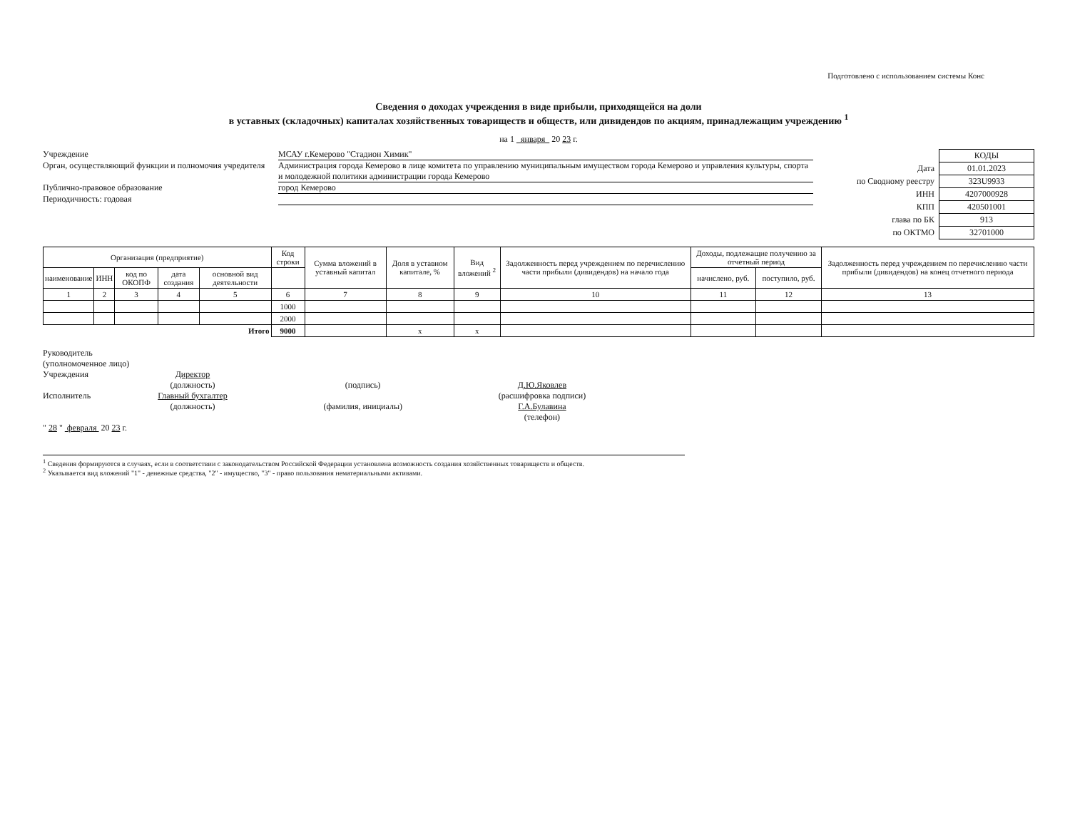Подготовлено с использованием системы Конс
Сведения о доходах учреждения в виде прибыли, приходящейся на доли
в уставных (складочных) капиталах хозяйственных товариществ и обществ, или дивидендов по акциям, принадлежащим учреждению <sup>1</sup>
на 1 января 20 23 г.
Учреждение МСАУ г.Кемерово "Стадион Химик"
Орган, осуществляющий функции и полномочия учредителя
Администрация города Кемерово в лице комитета по управлению муниципальным имуществом города Кемерово и управления культуры, спорта и молодежной политики администрации города Кемерово
Публично-правовое образование город Кемерово
Периодичность: годовая
| | КОДЫ |
| Дата | 01.01.2023 |
| по Сводному реестру | 323U9933 |
| ИНН | 4207000928 |
| КПП | 420501001 |
| глава по БК | 913 |
| по ОКТМО | 32701000 |
| Организация (предприятие) | | | | | Код строки | Сумма вложений в уставный капитал | Доля в уставном капитале, % | Вид вложений <sup>2</sup> | Задолженность перед учреждением по перечислению части прибыли (дивидендов) на начало года | Доходы, подлежащие получению за отчетный период | | Задолженность перед учреждением по перечислению части прибыли (дивидендов) на конец отчетного периода |
| --- | --- | --- | --- | --- | --- | --- | --- | --- | --- | --- | --- | --- |
| наименование | ИНН | код по ОКОПФ | дата создания | основной вид деятельности | | | | | | начислено, руб. | поступило, руб. | |
| 1 | 2 | 3 | 4 | 5 | 6 | 7 | 8 | 9 | 10 | 11 | 12 | 13 |
| | | | | | 1000 | | | | | | | |
| | | | | | 2000 | | | | | | | |
| Итого | | | | | 9000 | | x | x | | | | |
Руководитель
(уполномоченное лицо)
Учреждения
Исполнитель
Директор
(должность)
Главный бухгалтер
(должность)
(подпись)
(фамилия, инициалы)
Д.Ю.Яковлев
(расшифровка подписи)
Г.А.Булавина
(телефон)
" 28 " февраля 20 23 г.
<sup>1</sup> Сведения формируются в случаях, если в соответствии с законодательством Российской Федерации установлена возможность создания хозяйственных товариществ и обществ.
<sup>2</sup> Указывается вид вложений "1" - денежные средства, "2" - имущество, "3" - право пользования нематериальными активами.